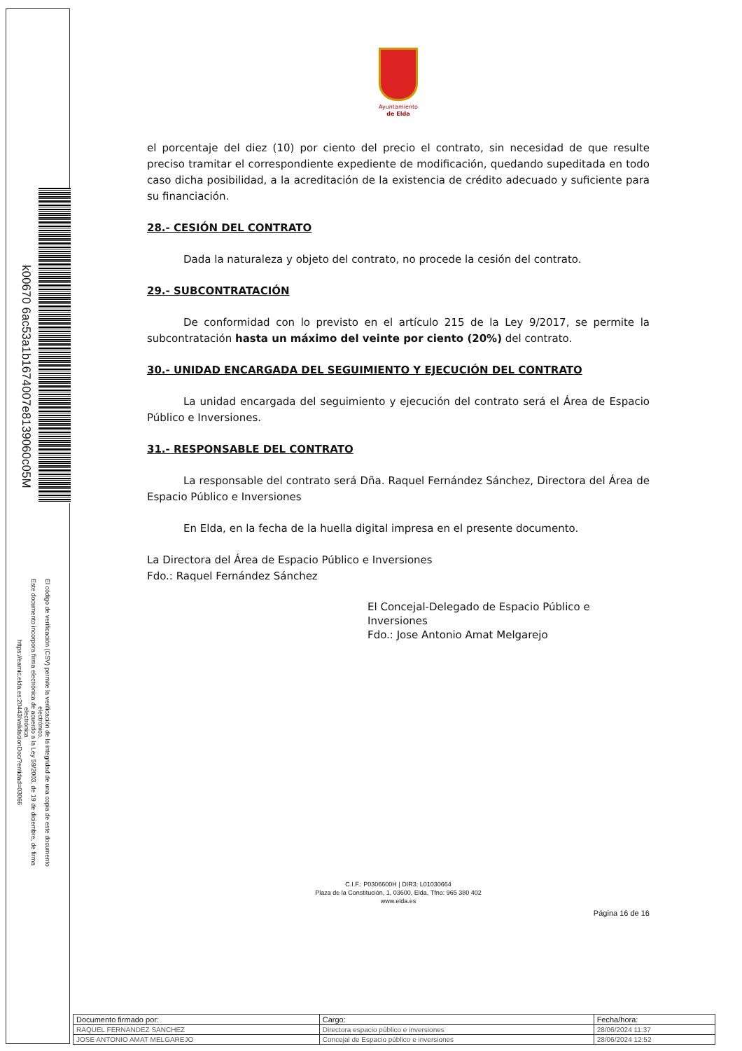k00670 6ac53a1b1674007e8139060c05M
El código de verificación (CSV) permite la verificación de la integridad de una copia de este documento electrónico.
Este documento incorpora firma electrónica de acuerdo a la Ley 59/2003, de 19 de diciembre, de firma electrónica
https://eamic.elda.es:20443/validacionDoc/?entidad=03066
Ayuntamiento
de Elda
el porcentaje del diez (10) por ciento del precio el contrato, sin necesidad de que resulte preciso tramitar el correspondiente expediente de modificación, quedando supeditada en todo caso dicha posibilidad, a la acreditación de la existencia de crédito adecuado y suficiente para su financiación.
28.- CESIÓN DEL CONTRATO
Dada la naturaleza y objeto del contrato, no procede la cesión del contrato.
29.- SUBCONTRATACIÓN
De conformidad con lo previsto en el artículo 215 de la Ley 9/2017, se permite la subcontratación hasta un máximo del veinte por ciento (20%) del contrato.
30.- UNIDAD ENCARGADA DEL SEGUIMIENTO Y EJECUCIÓN DEL CONTRATO
La unidad encargada del seguimiento y ejecución del contrato será el Área de Espacio Público e Inversiones.
31.- RESPONSABLE DEL CONTRATO
La responsable del contrato será Dña. Raquel Fernández Sánchez, Directora del Área de Espacio Público e Inversiones
En Elda, en la fecha de la huella digital impresa en el presente documento.
La Directora del Área de Espacio Público e Inversiones
Fdo.: Raquel Fernández Sánchez
El Concejal-Delegado de Espacio Público e Inversiones
Fdo.: Jose Antonio Amat Melgarejo
C.I.F.: P0306600H | DIR3: L01030664
Plaza de la Constitución, 1, 03600, Elda, Tfno: 965 380 402
www.elda.es
Página 16 de 16
| Documento firmado por: | Cargo: | Fecha/hora: |
| --- | --- | --- |
| RAQUEL FERNANDEZ SANCHEZ | Directora espacio público e inversiones | 28/06/2024 11:37 |
| JOSE ANTONIO AMAT MELGAREJO | Concejal de Espacio público e inversiones | 28/06/2024 12:52 |